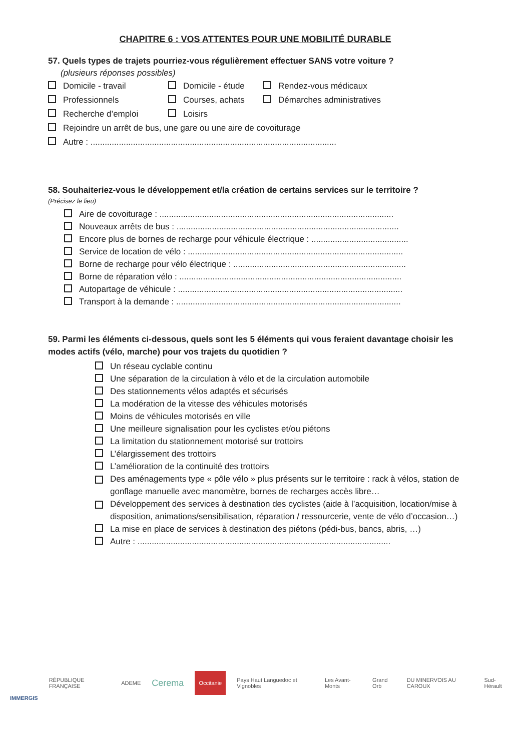CHAPITRE 6 : VOS ATTENTES POUR UNE MOBILITÉ DURABLE
57. Quels types de trajets pourriez-vous régulièrement effectuer SANS votre voiture ?
(plusieurs réponses possibles)
Domicile - travail Domicile - étude Rendez-vous médicaux
Professionnels Courses, achats Démarches administratives
Recherche d’emploi Loisirs
Rejoindre un arrêt de bus, une gare ou une aire de covoiturage
Autre : ........................................................................................................
58. Souhaiteriez-vous le développement et/la création de certains services sur le territoire ?
(Précisez le lieu)
Aire de covoiturage : ...................................................................................................
Nouveaux arrêts de bus : ..............................................................................................
Encore plus de bornes de recharge pour véhicule électrique : .........................................
Service de location de vélo : ...........................................................................................
Borne de recharge pour vélo électrique : .........................................................................
Borne de réparation vélo : ..............................................................................................
Autopartage de véhicule : ...............................................................................................
Transport à la demande : ...............................................................................................
59. Parmi les éléments ci-dessous, quels sont les 5 éléments qui vous feraient davantage choisir les modes actifs (vélo, marche) pour vos trajets du quotidien ?
Un réseau cyclable continu
Une séparation de la circulation à vélo et de la circulation automobile
Des stationnements vélos adaptés et sécurisés
La modération de la vitesse des véhicules motorisés
Moins de véhicules motorisés en ville
Une meilleure signalisation pour les cyclistes et/ou piétons
La limitation du stationnement motorisé sur trottoirs
L’élargissement des trottoirs
L’amélioration de la continuité des trottoirs
Des aménagements type « pôle vélo » plus présents sur le territoire : rack à vélos, station de gonflage manuelle avec manomètre, bornes de recharges accès libre…
Développement des services à destination des cyclistes (aide à l’acquisition, location/mise à disposition, animations/sensibilisation, réparation / ressourcerie, vente de vélo d’occasion…)
La mise en place de services à destination des piétons (pédi-bus, bancs, abris, …)
Autre : ...........................................................................................................
IMMERGIS RÉPUBLIQUE FRANÇAISE ADEME Cerema Occitanie Pays Haut Languedoc et Vignobles Les Avant-Monts Grand Orb DU MINERVOIS AU CAROUX Sud-Hérault